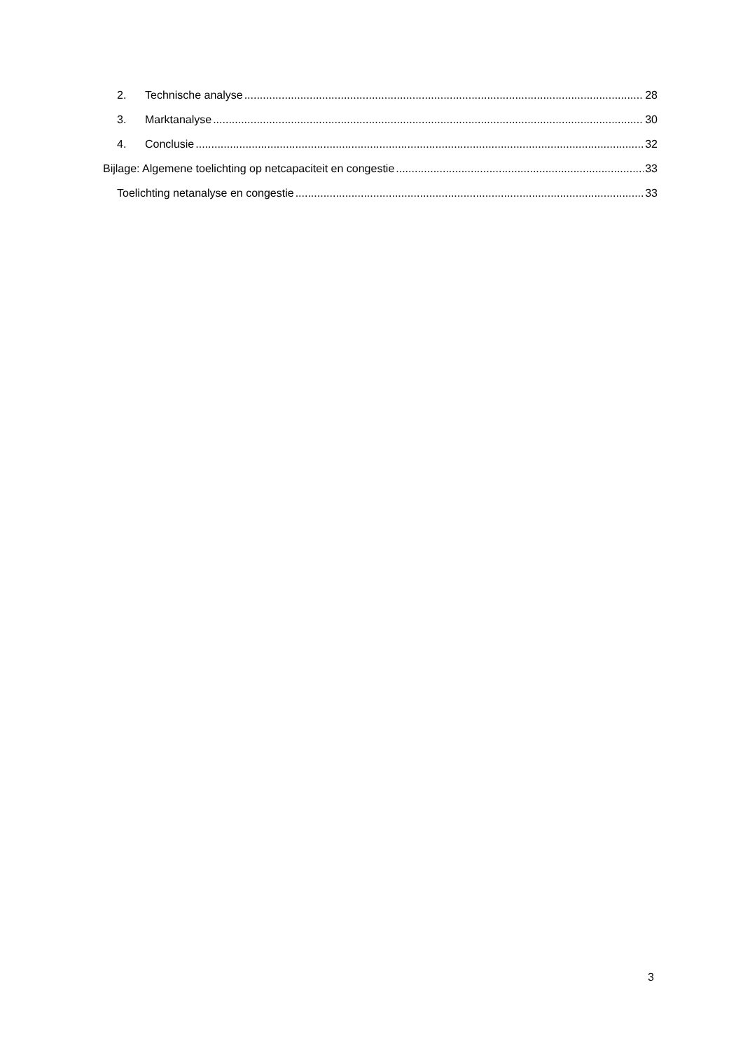2. Technische analyse 28
3. Marktanalyse 30
4. Conclusie 32
Bijlage: Algemene toelichting op netcapaciteit en congestie 33
Toelichting netanalyse en congestie 33
3